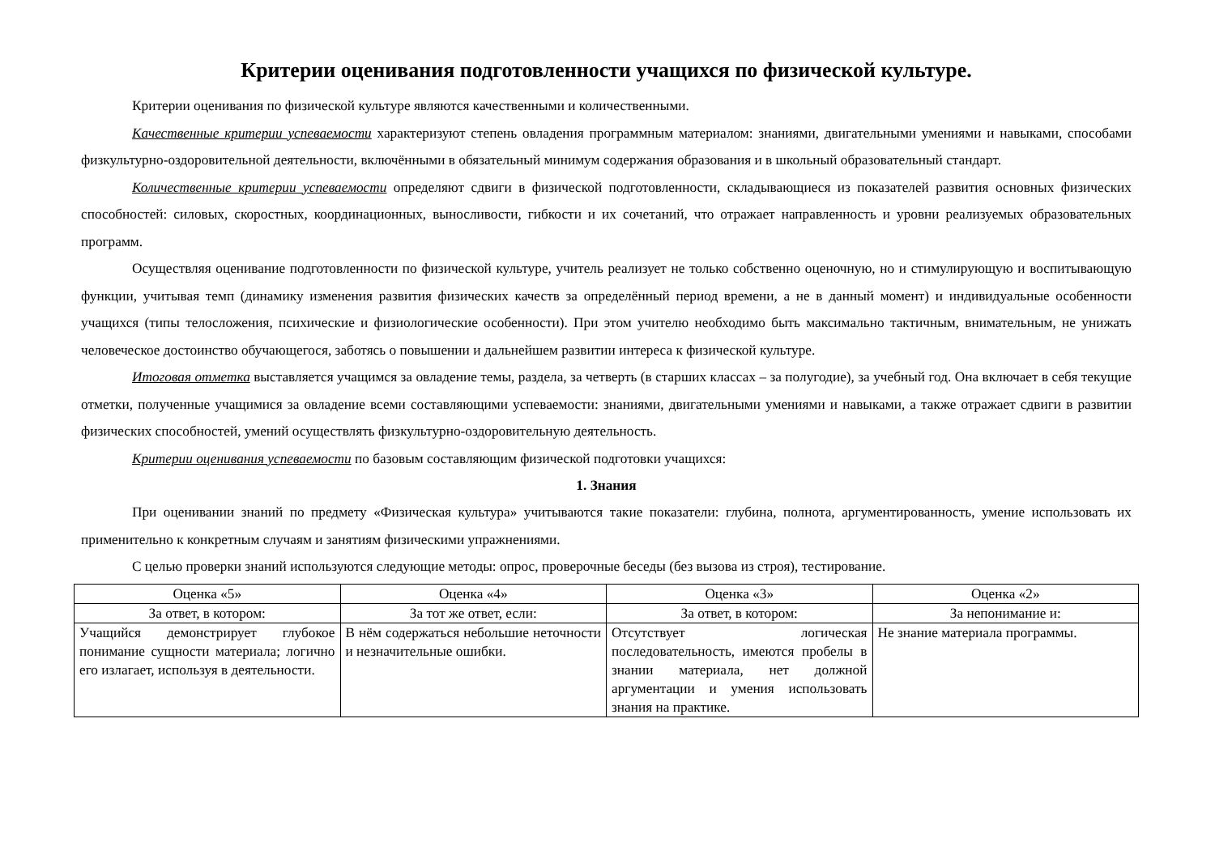Критерии оценивания подготовленности учащихся по физической культуре.
Критерии оценивания по физической культуре являются качественными и количественными.
Качественные критерии успеваемости характеризуют степень овладения программным материалом: знаниями, двигательными умениями и навыками, способами физкультурно-оздоровительной деятельности, включёнными в обязательный минимум содержания образования и в школьный образовательный стандарт.
Количественные критерии успеваемости определяют сдвиги в физической подготовленности, складывающиеся из показателей развития основных физических способностей: силовых, скоростных, координационных, выносливости, гибкости и их сочетаний, что отражает направленность и уровни реализуемых образовательных программ.
Осуществляя оценивание подготовленности по физической культуре, учитель реализует не только собственно оценочную, но и стимулирующую и воспитывающую функции, учитывая темп (динамику изменения развития физических качеств за определённый период времени, а не в данный момент) и индивидуальные особенности учащихся (типы телосложения, психические и физиологические особенности). При этом учителю необходимо быть максимально тактичным, внимательным, не унижать человеческое достоинство обучающегося, заботясь о повышении и дальнейшем развитии интереса к физической культуре.
Итоговая отметка выставляется учащимся за овладение темы, раздела, за четверть (в старших классах – за полугодие), за учебный год. Она включает в себя текущие отметки, полученные учащимися за овладение всеми составляющими успеваемости: знаниями, двигательными умениями и навыками, а также отражает сдвиги в развитии физических способностей, умений осуществлять физкультурно-оздоровительную деятельность.
Критерии оценивания успеваемости по базовым составляющим физической подготовки учащихся:
1. Знания
При оценивании знаний по предмету «Физическая культура» учитываются такие показатели: глубина, полнота, аргументированность, умение использовать их применительно к конкретным случаям и занятиям физическими упражнениями.
С целью проверки знаний используются следующие методы: опрос, проверочные беседы (без вызова из строя), тестирование.
| Оценка «5» | Оценка «4» | Оценка «3» | Оценка «2» |
| За ответ, в котором: | За тот же ответ, если: | За ответ, в котором: | За непонимание и: |
| Учащийся демонстрирует глубокое понимание сущности материала; логично его излагает, используя в деятельности. | В нём содержаться небольшие неточности и незначительные ошибки. | Отсутствует логическая последовательность, имеются пробелы в знании материала, нет должной аргументации и умения использовать знания на практике. | Не знание материала программы. |